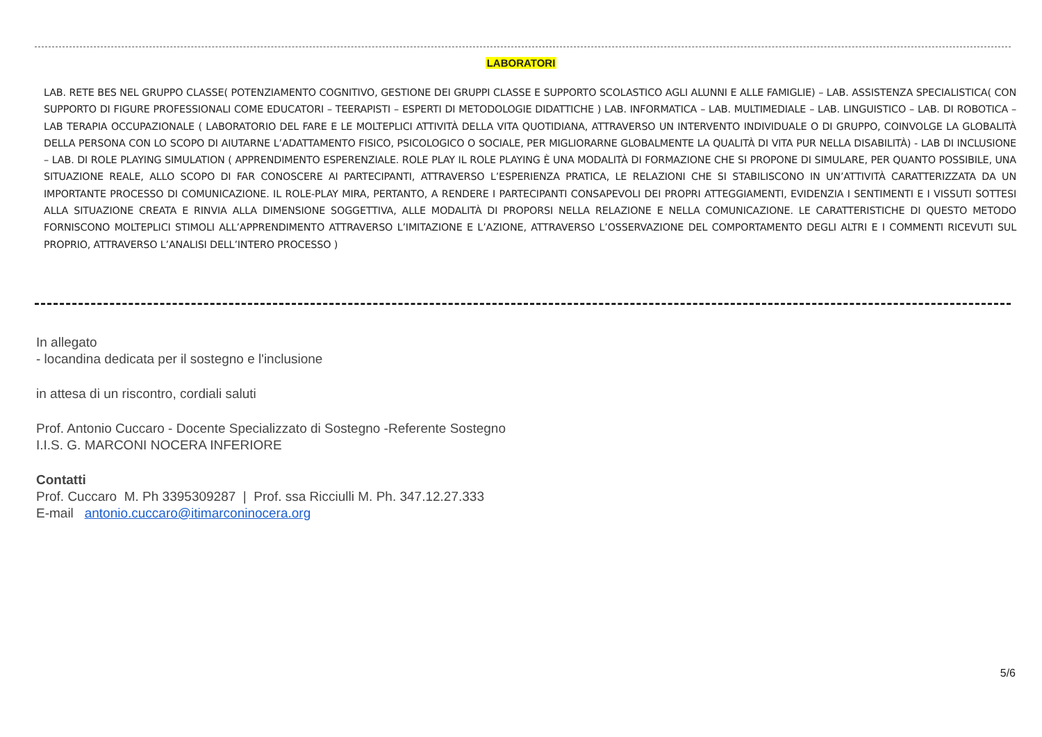LABORATORI
LAB. RETE BES NEL GRUPPO CLASSE( POTENZIAMENTO COGNITIVO, GESTIONE DEI GRUPPI CLASSE E SUPPORTO SCOLASTICO AGLI ALUNNI E ALLE FAMIGLIE) – LAB. ASSISTENZA SPECIALISTICA( CON SUPPORTO DI FIGURE PROFESSIONALI COME EDUCATORI – TEERAPISTI – ESPERTI DI METODOLOGIE DIDATTICHE ) LAB. INFORMATICA – LAB. MULTIMEDIALE – LAB. LINGUISTICO – LAB. DI ROBOTICA – LAB TERAPIA OCCUPAZIONALE ( LABORATORIO DEL FARE E LE MOLTEPLICI ATTIVITÀ DELLA VITA QUOTIDIANA, ATTRAVERSO UN INTERVENTO INDIVIDUALE O DI GRUPPO, COINVOLGE LA GLOBALITÀ DELLA PERSONA CON LO SCOPO DI AIUTARNE L’ADATTAMENTO FISICO, PSICOLOGICO O SOCIALE, PER MIGLIORARNE GLOBALMENTE LA QUALITÀ DI VITA PUR NELLA DISABILITÀ) - LAB DI INCLUSIONE – LAB. DI ROLE PLAYING SIMULATION ( APPRENDIMENTO ESPERENZIALE. ROLE PLAY IL ROLE PLAYING È UNA MODALITÀ DI FORMAZIONE CHE SI PROPONE DI SIMULARE, PER QUANTO POSSIBILE, UNA SITUAZIONE REALE, ALLO SCOPO DI FAR CONOSCERE AI PARTECIPANTI, ATTRAVERSO L’ESPERIENZA PRATICA, LE RELAZIONI CHE SI STABILISCONO IN UN’ATTIVITÀ CARATTERIZZATA DA UN IMPORTANTE PROCESSO DI COMUNICAZIONE. IL ROLE-PLAY MIRA, PERTANTO, A RENDERE I PARTECIPANTI CONSAPEVOLI DEI PROPRI ATTEGGIAMENTI, EVIDENZIA I SENTIMENTI E I VISSUTI SOTTESI ALLA SITUAZIONE CREATA E RINVIA ALLA DIMENSIONE SOGGETTIVA, ALLE MODALITÀ DI PROPORSI NELLA RELAZIONE E NELLA COMUNICAZIONE. LE CARATTERISTICHE DI QUESTO METODO FORNISCONO MOLTEPLICI STIMOLI ALL’APPRENDIMENTO ATTRAVERSO L’IMITAZIONE E L’AZIONE, ATTRAVERSO L’OSSERVAZIONE DEL COMPORTAMENTO DEGLI ALTRI E I COMMENTI RICEVUTI SUL PROPRIO, ATTRAVERSO L’ANALISI DELL’INTERO PROCESSO )
In allegato
- locandina dedicata per il sostegno e l'inclusione
in attesa di un riscontro, cordiali saluti
Prof. Antonio Cuccaro - Docente Specializzato di Sostegno -Referente Sostegno
I.I.S. G. MARCONI NOCERA INFERIORE
Contatti
Prof. Cuccaro M. Ph 3395309287 | Prof. ssa Ricciulli M. Ph. 347.12.27.333
E-mail antonio.cuccaro@itimarconinocera.org
5/6